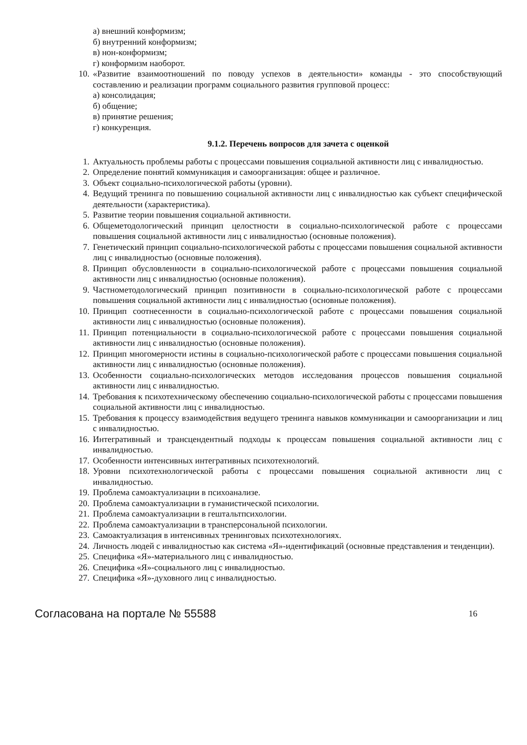а) внешний конформизм;
б) внутренний конформизм;
в) нон-конформизм;
г) конформизм наоборот.
10. «Развитие взаимоотношений по поводу успехов в деятельности» команды - это способствующий составлению и реализации программ социального развития групповой процесс:
а) консолидация;
б) общение;
в) принятие решения;
г) конкуренция.
9.1.2. Перечень вопросов для зачета с оценкой
1. Актуальность проблемы работы с процессами повышения социальной активности лиц с инвалидностью.
2. Определение понятий коммуникация и самоорганизация: общее и различное.
3. Объект социально-психологической работы (уровни).
4. Ведущий тренинга по повышению социальной активности лиц с инвалидностью как субъект специфической деятельности (характеристика).
5. Развитие теории повышения социальной активности.
6. Общеметодологический принцип целостности в социально-психологической работе с процессами повышения социальной активности лиц с инвалидностью (основные положения).
7. Генетический принцип социально-психологической работы с процессами повышения социальной активности лиц с инвалидностью (основные положения).
8. Принцип обусловленности в социально-психологической работе с процессами повышения социальной активности лиц с инвалидностью (основные положения).
9. Частнометодологический принцип позитивности в социально-психологической работе с процессами повышения социальной активности лиц с инвалидностью (основные положения).
10. Принцип соотнесенности в социально-психологической работе с процессами повышения социальной активности лиц с инвалидностью (основные положения).
11. Принцип потенциальности в социально-психологической работе с процессами повышения социальной активности лиц с инвалидностью (основные положения).
12. Принцип многомерности истины в социально-психологической работе с процессами повышения социальной активности лиц с инвалидностью (основные положения).
13. Особенности социально-психологических методов исследования процессов повышения социальной активности лиц с инвалидностью.
14. Требования к психотехническому обеспечению социально-психологической работы с процессами повышения социальной активности лиц с инвалидностью.
15. Требования к процессу взаимодействия ведущего тренинга навыков коммуникации и самоорганизации и лиц с инвалидностью.
16. Интегративный и трансцендентный подходы к процессам повышения социальной активности лиц с инвалидностью.
17. Особенности интенсивных интегративных психотехнологий.
18. Уровни психотехнологической работы с процессами повышения социальной активности лиц с инвалидностью.
19. Проблема самоактуализации в психоанализе.
20. Проблема самоактуализации в гуманистической психологии.
21. Проблема самоактуализации в гештальтпсихологии.
22. Проблема самоактуализации в трансперсональной психологии.
23. Самоактуализация в интенсивных тренинговых психотехнологиях.
24. Личность людей с инвалидностью как система «Я»-идентификаций (основные представления и тенденции).
25. Специфика «Я»-материального лиц с инвалидностью.
26. Специфика «Я»-социального лиц с инвалидностью.
27. Специфика «Я»-духовного лиц с инвалидностью.
Согласована на портале № 55588 16